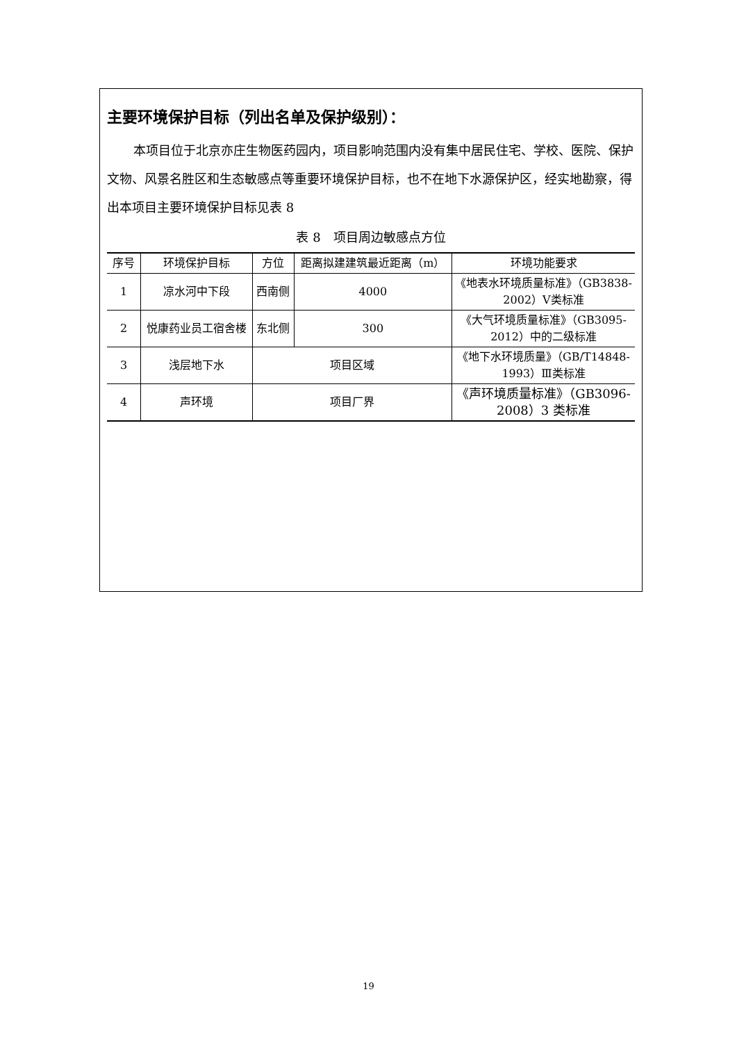主要环境保护目标（列出名单及保护级别）：
本项目位于北京亦庄生物医药园内，项目影响范围内没有集中居民住宅、学校、医院、保护文物、风景名胜区和生态敏感点等重要环境保护目标，也不在地下水源保护区，经实地勘察，得出本项目主要环境保护目标见表 8
表 8　项目周边敏感点方位
| 序号 | 环境保护目标 | 方位 | 距离拟建建筑最近距离（m） | 环境功能要求 |
| --- | --- | --- | --- | --- |
| 1 | 凉水河中下段 | 西南侧 | 4000 | 《地表水环境质量标准》（GB3838-2002）Ⅴ类标准 |
| 2 | 悦康药业员工宿舍楼 | 东北侧 | 300 | 《大气环境质量标准》（GB3095-2012）中的二级标准 |
| 3 | 浅层地下水 | 项目区域 | | 《地下水环境质量》（GB/T14848-1993）Ⅲ类标准 |
| 4 | 声环境 | 项目厂界 | | 《声环境质量标准》（GB3096-2008）3 类标准 |
19